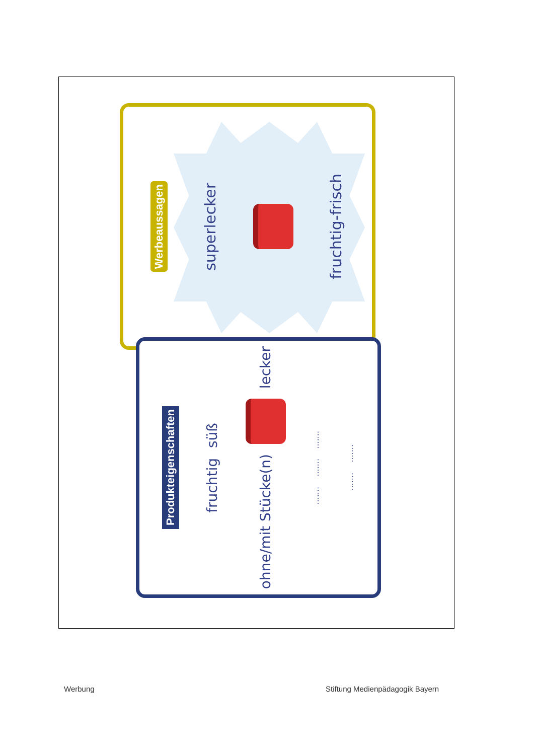Werbeaussagen superlecker
fruchtig-frisch
Produkteigenschaften
süß
fruchtig
lecker
ohne/mit Stücke(n)
.....................
..............
Werbung
Stiftung Medienpädagogik Bayern